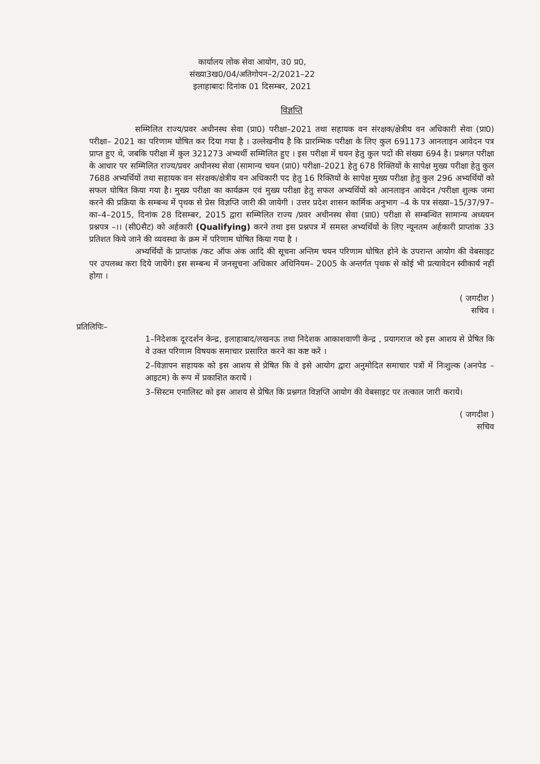कार्यालय लोक सेवा आयोग, उ0 प्र0,
संख्या3ख0/04/अतिगोपन–2/2021–22
इलाहाबादः दिनांक 01 दिसम्बर, 2021
विज्ञप्ति
सम्मिलित राज्य/प्रवर अधीनस्थ सेवा (प्रा0) परीक्षा–2021 तथा सहायक वन संरक्षक/क्षेत्रीय वन अधिकारी सेवा (प्रा0) परीक्षा– 2021 का परिणाम घोषित कर दिया गया है । उल्लेखनीय है कि प्रारम्भिक परीक्षा के लिए कुल 691173 आनलाइन आवेदन पत्र प्राप्त हुए थे, जबकि परीक्षा में कुल 321273 अभ्यर्थी सम्मिलित हुए । इस परीक्षा में चयन हेतु कुल पदों की संख्या 694 है। प्रश्नगत परीक्षा के आधार पर सम्मिलित राज्य/प्रवर अधीनस्थ सेवा (सामान्य चयन (प्रा0) परीक्षा–2021 हेतु 678 रिक्तियों के सापेक्ष मुख्य परीक्षा हेतु कुल 7688 अभ्यर्थियों तथा सहायक वन संरक्षक/क्षेत्रीय वन अधिकारी पद हेतु 16 रिक्तियों के सापेक्ष मुख्य परीक्षा हेतु कुल 296 अभ्यर्थियों को सफल घोषित किया गया है। मुख्य परीक्षा का कार्यक्रम एवं मुख्य परीक्षा हेतु सफल अभ्यर्थियों को आनलाइन आवेदन /परीक्षा शुल्क जमा करने की प्रक्रिया के सम्बन्ध में पृथक से प्रेस विज्ञप्ति जारी की जायेगी । उत्तर प्रदेश शासन कार्मिक अनुभाग –4 के पत्र संख्या–15/37/97–का–4–2015, दिनांक 28 दिसम्बर, 2015 द्वारा सम्मिलित राज्य /प्रवर अधीनस्थ सेवा (प्रा0) परीक्षा से सम्बन्धित सामान्य अध्ययन प्रश्नपत्र –।। (सी0सैट) को अर्हकारी (Qualifying) करने तथा इस प्रश्नपत्र में समस्त अभ्यर्थियों के लिए न्यूनतम अर्हकारी प्राप्तांक 33 प्रतिशत किये जाने की व्यवस्था के क्रम में परिणाम घोषित किया गया है ।
अभ्यर्थियों के प्राप्तांक /कट ऑफ अंक आदि की सूचना अन्तिम चयन परिणाम घोषित होने के उपरान्त आयोग की वेबसाइट पर उपलब्ध करा दिये जायेंगे। इस सम्बन्ध में जनसूचना अधिकार अधिनियम– 2005 के अन्तर्गत पृथक से कोई भी प्रत्यावेदन स्वीकार्य नहीं होगा ।
( जगदीश )
सचिव ।
प्रतिलिपिः–
1–निदेशक दूरदर्शन केन्द्र, इलाहाबाद/लखनऊ तथा निदेशक आकाशवाणी केन्द्र , प्रयागराज को इस आशय से प्रेषित कि वे उक्त परिणाम विषयक समाचार प्रसारित करने का कष्ट करें ।
2–विज्ञापन सहायक को इस आशय से प्रेषित कि वे इसे आयोग द्वारा अनुमोदित समाचार पत्रों में निःशुल्क (अनपेड –आइटम) के रूप में प्रकाशित करायें ।
3–सिस्टम एनालिस्ट को इस आशय से प्रेषित कि प्रश्नगत विज्ञप्ति आयोग की वेबसाइट पर तत्काल जारी करायें।
( जगदीश )
सचिव